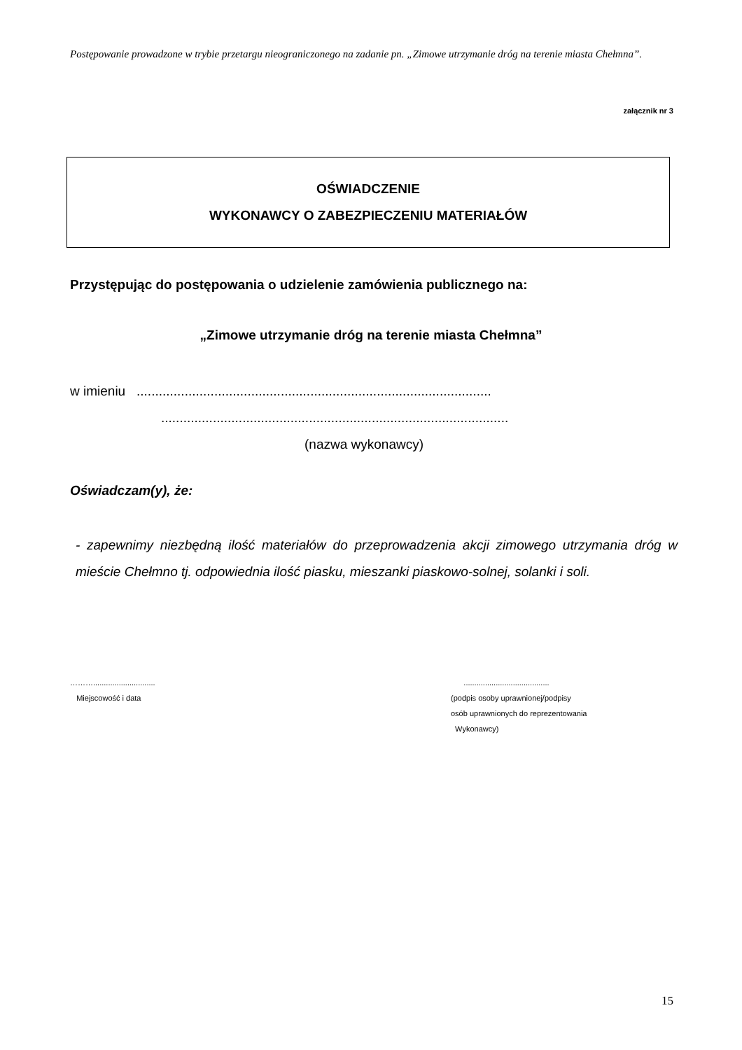Postępowanie prowadzone w trybie przetargu nieograniczonego na zadanie pn. „Zimowe utrzymanie dróg na terenie miasta Chełmna”.
załącznik nr 3
OŚWIADCZENIE
WYKONAWCY O ZABEZPIECZENIU MATERIAŁÓW
Przystępując do postępowania o udzielenie zamówienia publicznego na:
„Zimowe utrzymanie dróg na terenie miasta Chełmna”
w imieniu ................................................................................................
..............................................................................................
(nazwa wykonawcy)
Oświadczam(y), że:
- zapewnimy niezbędną ilość materiałów do przeprowadzenia akcji zimowego utrzymania dróg w mieście Chełmno tj. odpowiednia ilość piasku, mieszanki piaskowo-solnej, solanki i soli.
……….............................
Miejscowość i data
........................................
(podpis osoby uprawnionej/podpisy
osób uprawnionych do reprezentowania
Wykonawcy)
15